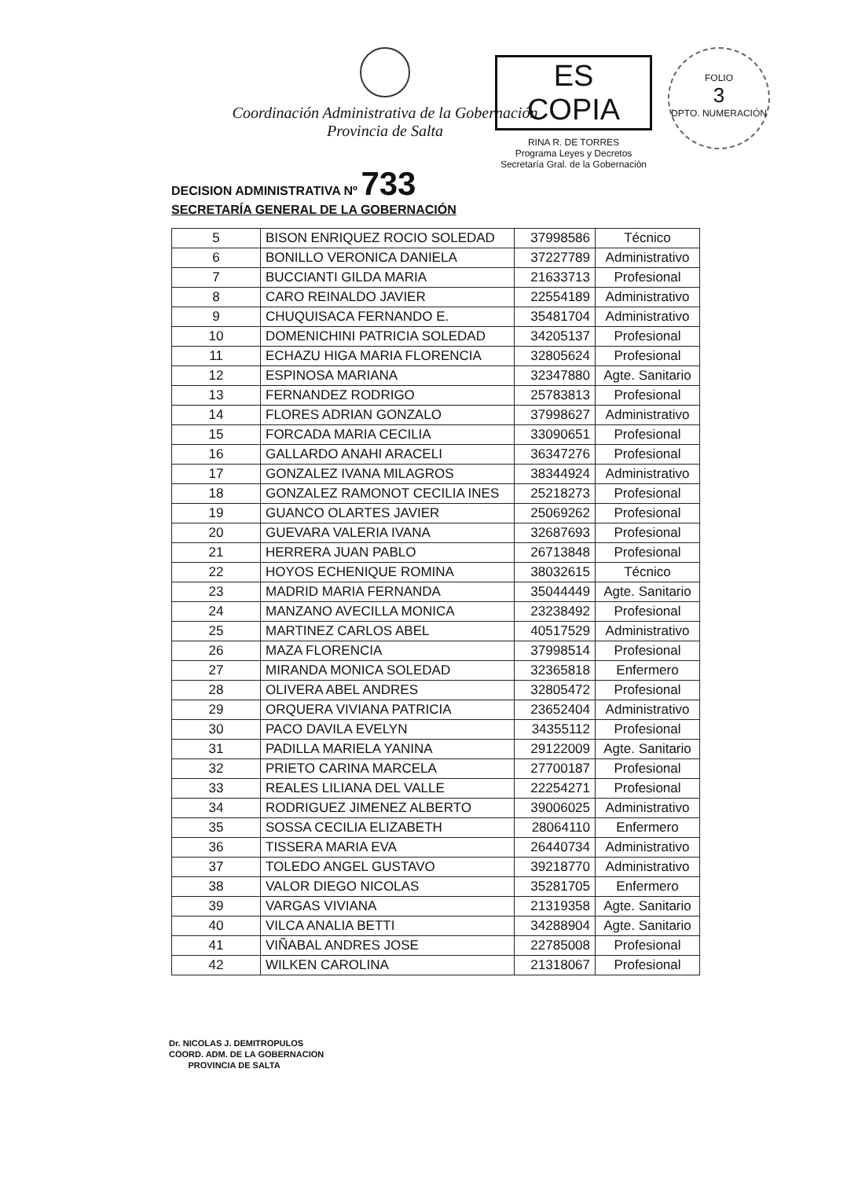Coordinación Administrativa de la Gobernación
Provincia de Salta
ES COPIA
RINA R. DE TORRES
Programa Leyes y Decretos
Secretaría Gral. de la Gobernación
FOLIO
3
DPTO. NUMERACIÓN
DECISION ADMINISTRATIVA Nº 733
SECRETARÍA GENERAL DE LA GOBERNACIÓN
| 5 | BISON ENRIQUEZ ROCIO SOLEDAD | 37998586 | Técnico |
| 6 | BONILLO VERONICA DANIELA | 37227789 | Administrativo |
| 7 | BUCCIANTI GILDA MARIA | 21633713 | Profesional |
| 8 | CARO REINALDO JAVIER | 22554189 | Administrativo |
| 9 | CHUQUISACA FERNANDO E. | 35481704 | Administrativo |
| 10 | DOMENICHINI PATRICIA SOLEDAD | 34205137 | Profesional |
| 11 | ECHAZU HIGA MARIA FLORENCIA | 32805624 | Profesional |
| 12 | ESPINOSA MARIANA | 32347880 | Agte. Sanitario |
| 13 | FERNANDEZ RODRIGO | 25783813 | Profesional |
| 14 | FLORES ADRIAN GONZALO | 37998627 | Administrativo |
| 15 | FORCADA MARIA CECILIA | 33090651 | Profesional |
| 16 | GALLARDO ANAHI ARACELI | 36347276 | Profesional |
| 17 | GONZALEZ IVANA MILAGROS | 38344924 | Administrativo |
| 18 | GONZALEZ RAMONOT CECILIA INES | 25218273 | Profesional |
| 19 | GUANCO OLARTES JAVIER | 25069262 | Profesional |
| 20 | GUEVARA VALERIA IVANA | 32687693 | Profesional |
| 21 | HERRERA JUAN PABLO | 26713848 | Profesional |
| 22 | HOYOS ECHENIQUE ROMINA | 38032615 | Técnico |
| 23 | MADRID MARIA FERNANDA | 35044449 | Agte. Sanitario |
| 24 | MANZANO AVECILLA MONICA | 23238492 | Profesional |
| 25 | MARTINEZ CARLOS ABEL | 40517529 | Administrativo |
| 26 | MAZA FLORENCIA | 37998514 | Profesional |
| 27 | MIRANDA MONICA SOLEDAD | 32365818 | Enfermero |
| 28 | OLIVERA ABEL ANDRES | 32805472 | Profesional |
| 29 | ORQUERA VIVIANA PATRICIA | 23652404 | Administrativo |
| 30 | PACO DAVILA EVELYN | 34355112 | Profesional |
| 31 | PADILLA MARIELA YANINA | 29122009 | Agte. Sanitario |
| 32 | PRIETO CARINA MARCELA | 27700187 | Profesional |
| 33 | REALES LILIANA DEL VALLE | 22254271 | Profesional |
| 34 | RODRIGUEZ JIMENEZ ALBERTO | 39006025 | Administrativo |
| 35 | SOSSA CECILIA ELIZABETH | 28064110 | Enfermero |
| 36 | TISSERA MARIA EVA | 26440734 | Administrativo |
| 37 | TOLEDO ANGEL GUSTAVO | 39218770 | Administrativo |
| 38 | VALOR DIEGO NICOLAS | 35281705 | Enfermero |
| 39 | VARGAS VIVIANA | 21319358 | Agte. Sanitario |
| 40 | VILCA ANALIA BETTI | 34288904 | Agte. Sanitario |
| 41 | VIÑABAL ANDRES JOSE | 22785008 | Profesional |
| 42 | WILKEN CAROLINA | 21318067 | Profesional |
Dr. NICOLAS J. DEMITROPULOS
COORD. ADM. DE LA GOBERNACION
PROVINCIA DE SALTA